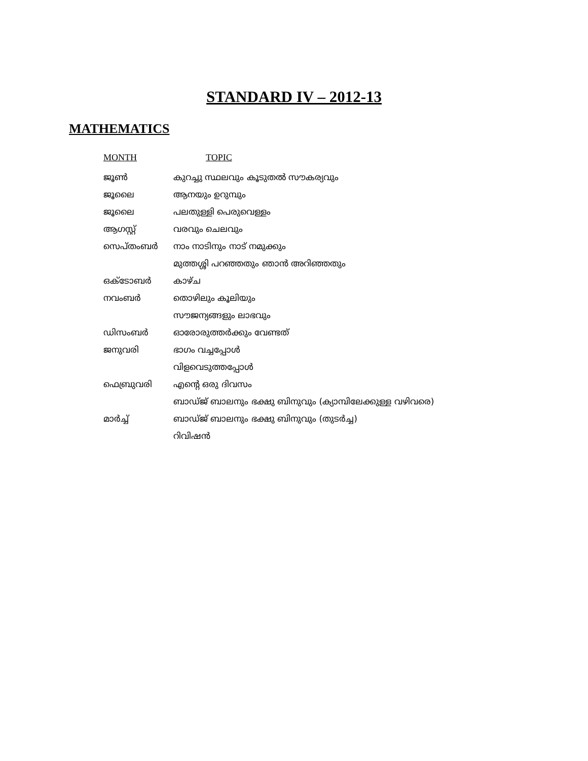STANDARD IV – 2012-13
MATHEMATICS
| MONTH | TOPIC |
| --- | --- |
| ജൂൺ | കുറച്ചു സ്ഥലവും കൂടുതൽ സൗകര്യവും |
| ജൂലൈ | ആനയും ഉറുമ്പും |
| ജൂലൈ | പലതുള്ളി പെരുവെള്ളം |
| ആഗസ്റ്റ് | വരവും ചെലവും |
| സെപ്തംബർ | നാം നാടിനും നാട് നമുക്കും |
| | മുത്തശ്ശി പറഞ്ഞതും ഞാൻ അറിഞ്ഞതും |
| ഒക്ടോബർ | കാഴ്ച |
| നവംബർ | തൊഴിലും കൂലിയും |
| | സൗജന്യങ്ങളും ലാഭവും |
| ഡിസംബർ | ഓരോരുത്തർക്കും വേണ്ടത് |
| ജനുവരി | ഭാഗം വച്ചപ്പോൾ |
| | വിളവെടുത്തപ്പോൾ |
| ഫെബ്രുവരി | എന്റെ ഒരു ദിവസം |
| | ബാഡ്ജ് ബാലനും ഭക്ഷു ബിനുവും (ക്യാമ്പിലേക്കുള്ള വഴിവരെ) |
| മാർച്ച് | ബാഡ്ജ് ബാലനും ഭക്ഷു ബിനുവും (തുടർച്ച) |
| | റിവിഷൻ |